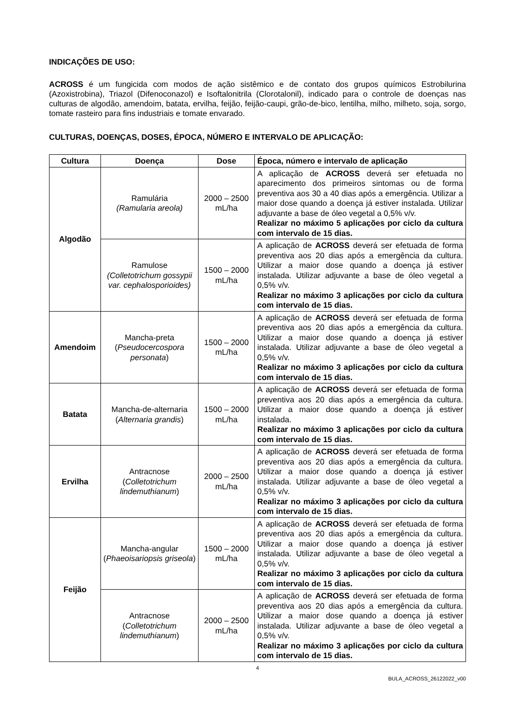INDICAÇÕES DE USO:
ACROSS é um fungicida com modos de ação sistêmico e de contato dos grupos químicos Estrobilurina (Azoxistrobina), Triazol (Difenoconazol) e Isoftalonitrila (Clorotalonil), indicado para o controle de doenças nas culturas de algodão, amendoim, batata, ervilha, feijão, feijão-caupi, grão-de-bico, lentilha, milho, milheto, soja, sorgo, tomate rasteiro para fins industriais e tomate envarado.
CULTURAS, DOENÇAS, DOSES, ÉPOCA, NÚMERO E INTERVALO DE APLICAÇÃO:
| Cultura | Doença | Dose | Época, número e intervalo de aplicação |
| --- | --- | --- | --- |
| Algodão | Ramulária (Ramularia areola) | 2000 – 2500 mL/ha | A aplicação de ACROSS deverá ser efetuada no aparecimento dos primeiros sintomas ou de forma preventiva aos 30 a 40 dias após a emergência. Utilizar a maior dose quando a doença já estiver instalada. Utilizar adjuvante a base de óleo vegetal a 0,5% v/v. Realizar no máximo 5 aplicações por ciclo da cultura com intervalo de 15 dias. |
| | Ramulose (Colletotrichum gossypii var. cephalosporioides) | 1500 – 2000 mL/ha | A aplicação de ACROSS deverá ser efetuada de forma preventiva aos 20 dias após a emergência da cultura. Utilizar a maior dose quando a doença já estiver instalada. Utilizar adjuvante a base de óleo vegetal a 0,5% v/v. Realizar no máximo 3 aplicações por ciclo da cultura com intervalo de 15 dias. |
| Amendoim | Mancha-preta ( Pseudocercospora personata ) | 1500 – 2000 mL/ha | A aplicação de ACROSS deverá ser efetuada de forma preventiva aos 20 dias após a emergência da cultura. Utilizar a maior dose quando a doença já estiver instalada. Utilizar adjuvante a base de óleo vegetal a 0,5% v/v. Realizar no máximo 3 aplicações por ciclo da cultura com intervalo de 15 dias. |
| Batata | Mancha-de-alternaria ( Alternaria grandis ) | 1500 – 2000 mL/ha | A aplicação de ACROSS deverá ser efetuada de forma preventiva aos 20 dias após a emergência da cultura. Utilizar a maior dose quando a doença já estiver instalada. Realizar no máximo 3 aplicações por ciclo da cultura com intervalo de 15 dias. |
| Ervilha | Antracnose ( Colletotrichum lindemuthianum ) | 2000 – 2500 mL/ha | A aplicação de ACROSS deverá ser efetuada de forma preventiva aos 20 dias após a emergência da cultura. Utilizar a maior dose quando a doença já estiver instalada. Utilizar adjuvante a base de óleo vegetal a 0,5% v/v. Realizar no máximo 3 aplicações por ciclo da cultura com intervalo de 15 dias. |
| Feijão | Mancha-angular ( Phaeoisariopsis griseola ) | 1500 – 2000 mL/ha | A aplicação de ACROSS deverá ser efetuada de forma preventiva aos 20 dias após a emergência da cultura. Utilizar a maior dose quando a doença já estiver instalada. Utilizar adjuvante a base de óleo vegetal a 0,5% v/v. Realizar no máximo 3 aplicações por ciclo da cultura com intervalo de 15 dias. |
| | Antracnose ( Colletotrichum lindemuthianum ) | 2000 – 2500 mL/ha | A aplicação de ACROSS deverá ser efetuada de forma preventiva aos 20 dias após a emergência da cultura. Utilizar a maior dose quando a doença já estiver instalada. Utilizar adjuvante a base de óleo vegetal a 0,5% v/v. Realizar no máximo 3 aplicações por ciclo da cultura com intervalo de 15 dias. |
4
BULA_ACROSS_26122022_v00